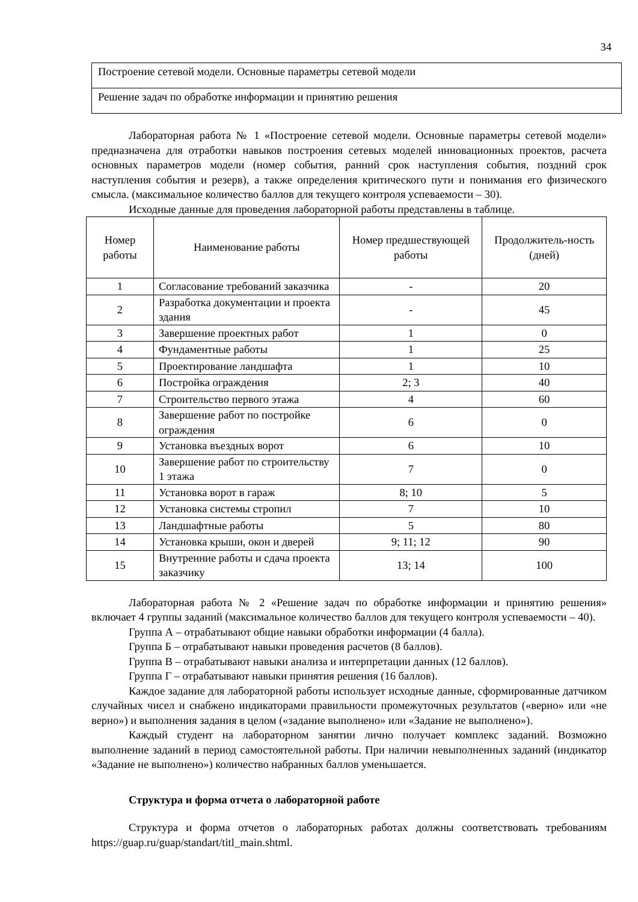34
| Построение сетевой модели. Основные параметры сетевой модели |
| Решение задач по обработке информации и принятию решения |
Лабораторная работа № 1 «Построение сетевой модели. Основные параметры сетевой модели» предназначена для отработки навыков построения сетевых моделей инновационных проектов, расчета основных параметров модели (номер события, ранний срок наступления события, поздний срок наступления события и резерв), а также определения критического пути и понимания его физического смысла. (максимальное количество баллов для текущего контроля успеваемости – 30).
Исходные данные для проведения лабораторной работы представлены в таблице.
| Номер работы | Наименование работы | Номер предшествующей работы | Продолжитель-ность (дней) |
| --- | --- | --- | --- |
| 1 | Согласование требований заказчика | - | 20 |
| 2 | Разработка документации и проекта здания | - | 45 |
| 3 | Завершение проектных работ | 1 | 0 |
| 4 | Фундаментные работы | 1 | 25 |
| 5 | Проектирование ландшафта | 1 | 10 |
| 6 | Постройка ограждения | 2; 3 | 40 |
| 7 | Строительство первого этажа | 4 | 60 |
| 8 | Завершение работ по постройке ограждения | 6 | 0 |
| 9 | Установка въездных ворот | 6 | 10 |
| 10 | Завершение работ по строительству 1 этажа | 7 | 0 |
| 11 | Установка ворот в гараж | 8; 10 | 5 |
| 12 | Установка системы стропил | 7 | 10 |
| 13 | Ландшафтные работы | 5 | 80 |
| 14 | Установка крыши, окон и дверей | 9; 11; 12 | 90 |
| 15 | Внутренние работы и сдача проекта заказчику | 13; 14 | 100 |
Лабораторная работа № 2 «Решение задач по обработке информации и принятию решения» включает 4 группы заданий (максимальное количество баллов для текущего контроля успеваемости – 40).
Группа А – отрабатывают общие навыки обработки информации (4 балла).
Группа Б – отрабатывают навыки проведения расчетов (8 баллов).
Группа В – отрабатывают навыки анализа и интерпретации данных (12 баллов).
Группа Г – отрабатывают навыки принятия решения (16 баллов).
Каждое задание для лабораторной работы использует исходные данные, сформированные датчиком случайных чисел и снабжено индикаторами правильности промежуточных результатов («верно» или «не верно») и выполнения задания в целом («задание выполнено» или «Задание не выполнено»).
Каждый студент на лабораторном занятии лично получает комплекс заданий. Возможно выполнение заданий в период самостоятельной работы. При наличии невыполненных заданий (индикатор «Задание не выполнено») количество набранных баллов уменьшается.
Структура и форма отчета о лабораторной работе
Структура и форма отчетов о лабораторных работах должны соответствовать требованиям https://guap.ru/guap/standart/titl_main.shtml.